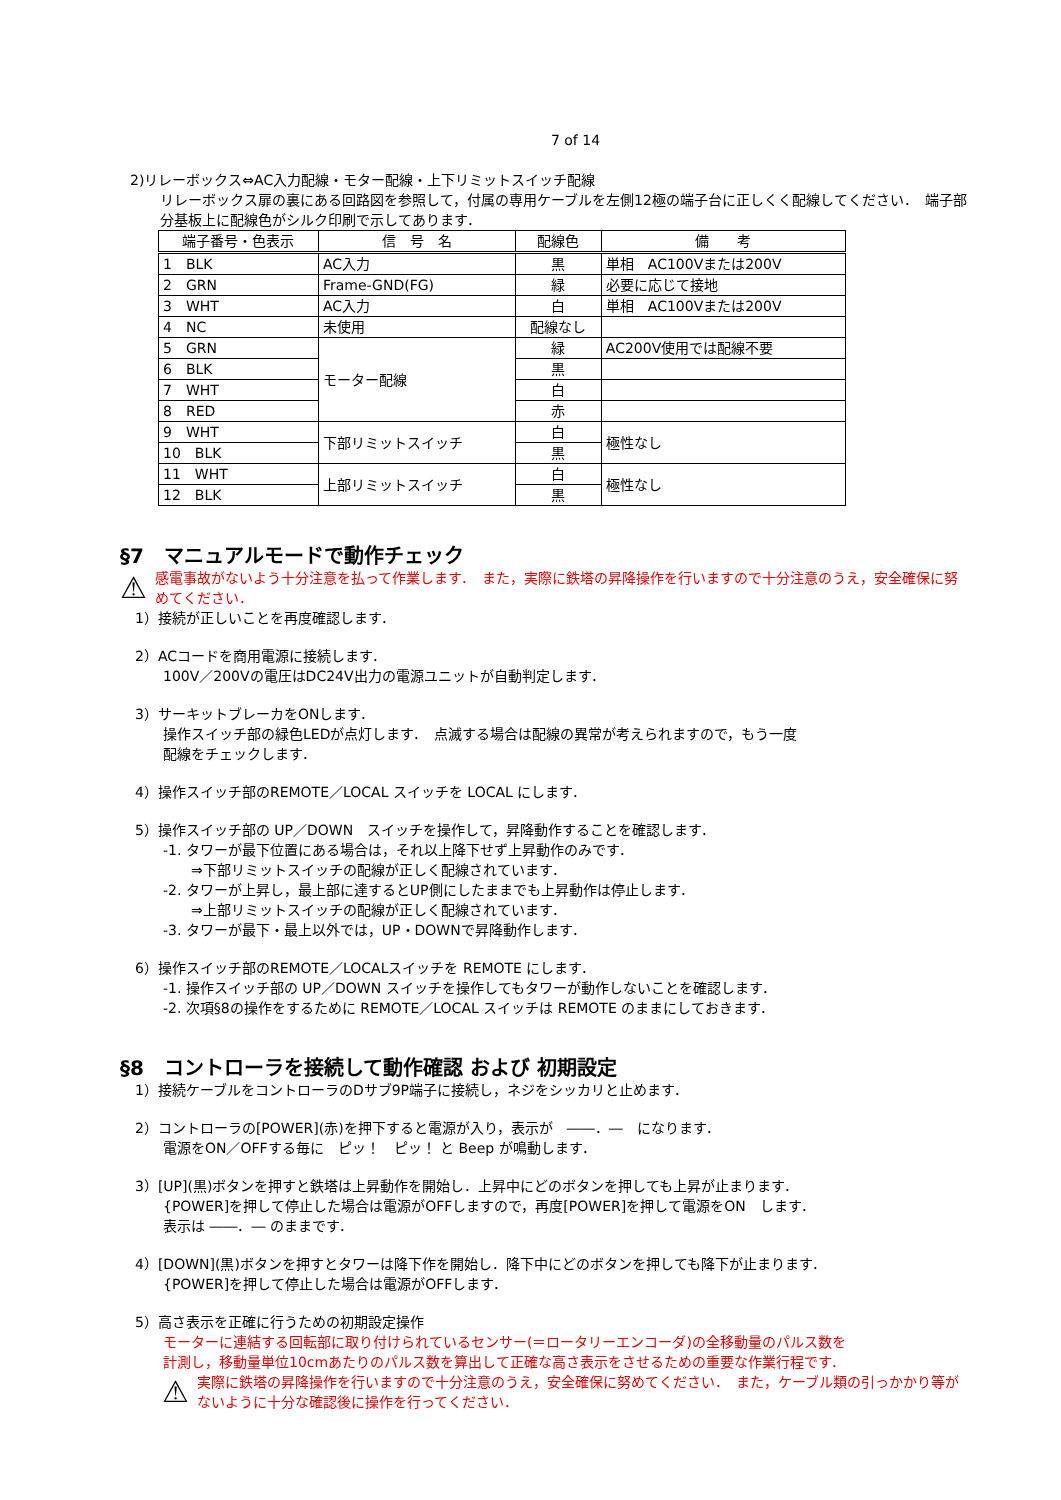7 of 14
2)リレーボックス⇔AC入力配線・モター配線・上下リミットスイッチ配線
リレーボックス扉の裏にある回路図を参照して，付属の専用ケーブルを左側12極の端子台に正しくく配線してください．　端子部分基板上に配線色がシルク印刷で示してあります．
| 端子番号・色表示 | 信 号 名 | 配線色 | 備 考 |
| --- | --- | --- | --- |
| 1 BLK | AC入力 | 黒 | 単相 AC100Vまたは200V |
| 2 GRN | Frame-GND(FG) | 緑 | 必要に応じて接地 |
| 3 WHT | AC入力 | 白 | 単相 AC100Vまたは200V |
| 4 NC | 未使用 | 配線なし | |
| 5 GRN | モーター配線 | 緑 | AC200V使用では配線不要 |
| 6 BLK | | 黒 | |
| 7 WHT | | 白 | |
| 8 RED | | 赤 | |
| 9 WHT | 下部リミットスイッチ | 白 | 極性なし |
| 10 BLK | | 黒 | |
| 11 WHT | 上部リミットスイッチ | 白 | 極性なし |
| 12 BLK | | 黒 | |
§7　マニュアルモードで動作チェック
⚠ 感電事故がないよう十分注意を払って作業します．　また，実際に鉄塔の昇降操作を行いますので十分注意のうえ，安全確保に努めてください．
1）接続が正しいことを再度確認します．
2）ACコードを商用電源に接続します．
100V／200Vの電圧はDC24V出力の電源ユニットが自動判定します．
3）サーキットブレーカをONします．
操作スイッチ部の緑色LEDが点灯します．　点滅する場合は配線の異常が考えられますので，もう一度
配線をチェックします．
4）操作スイッチ部のREMOTE／LOCAL スイッチを LOCAL にします．
5）操作スイッチ部の UP／DOWN　スイッチを操作して，昇降動作することを確認します．
-1. タワーが最下位置にある場合は，それ以上降下せず上昇動作のみです．
　　⇒下部リミットスイッチの配線が正しく配線されています．
-2. タワーが上昇し，最上部に達するとUP側にしたままでも上昇動作は停止します．
　　⇒上部リミットスイッチの配線が正しく配線されています．
-3. タワーが最下・最上以外では，UP・DOWNで昇降動作します．
6）操作スイッチ部のREMOTE／LOCALスイッチを REMOTE にします．
-1. 操作スイッチ部の UP／DOWN スイッチを操作してもタワーが動作しないことを確認します．
-2. 次項§8の操作をするために REMOTE／LOCAL スイッチは REMOTE のままにしておきます．
§8　コントローラを接続して動作確認 および 初期設定
1）接続ケーブルをコントローラのDサブ9P端子に接続し，ネジをシッカリと止めます．
2）コントローラの[POWER](赤)を押下すると電源が入り，表示が　――．―　になります．
電源をON／OFFする毎に　ピッ！　ピッ！ と Beep が鳴動します．
3）[UP](黒)ボタンを押すと鉄塔は上昇動作を開始し．上昇中にどのボタンを押しても上昇が止まります．
{POWER]を押して停止した場合は電源がOFFしますので，再度[POWER]を押して電源をON　します．
表示は ――．― のままです．
4）[DOWN](黒)ボタンを押すとタワーは降下作を開始し．降下中にどのボタンを押しても降下が止まります．
{POWER]を押して停止した場合は電源がOFFします．
5）高さ表示を正確に行うための初期設定操作
モーターに連結する回転部に取り付けられているセンサー(＝ロータリーエンコーダ)の全移動量のパルス数を
計測し，移動量単位10cmあたりのパルス数を算出して正確な高さ表示をさせるための重要な作業行程です．
⚠ 実際に鉄塔の昇降操作を行いますので十分注意のうえ，安全確保に努めてください．　また，ケーブル類の引っかかり等がないように十分な確認後に操作を行ってください．